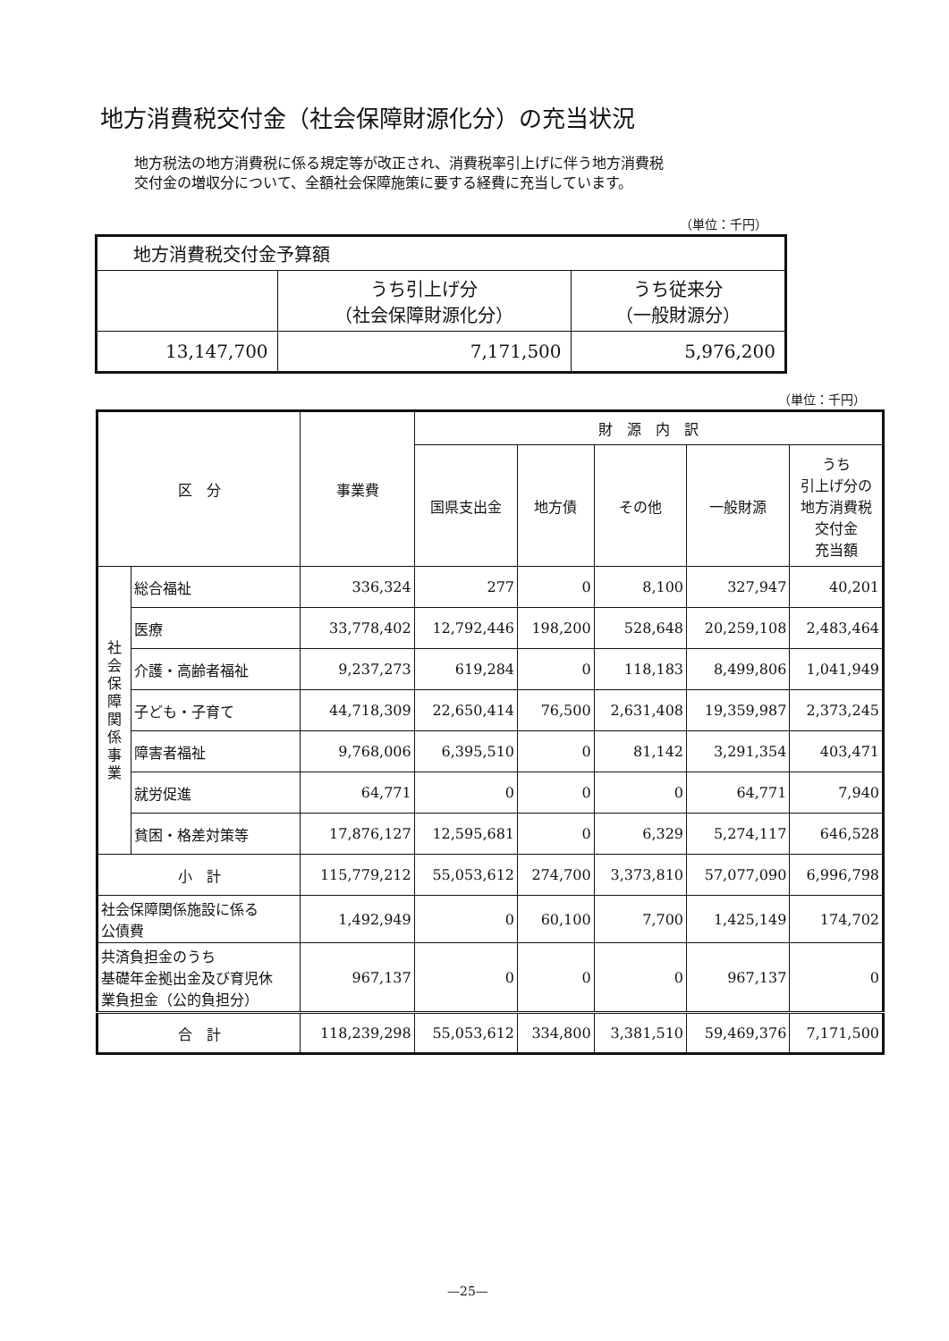地方消費税交付金（社会保障財源化分）の充当状況
地方税法の地方消費税に係る規定等が改正され、消費税率引上げに伴う地方消費税
交付金の増収分について、全額社会保障施策に要する経費に充当しています。
（単位：千円）
| 地方消費税交付金予算額 | | |
| | うち引上げ分 （社会保障財源化分） | うち従来分 （一般財源分） |
| 13,147,700 | 7,171,500 | 5,976,200 |
（単位：千円）
| 区 分 | | 事業費 | 財 源 内 訳 | | | | |
| --- | --- | --- | --- | --- | --- | --- | --- |
| | | | 国県支出金 | 地方債 | その他 | 一般財源 | うち 引上げ分の 地方消費税 交付金 充当額 |
| 社 会 保 障 関 係 事 業 | 総合福祉 | 336,324 | 277 | 0 | 8,100 | 327,947 | 40,201 |
| | 医療 | 33,778,402 | 12,792,446 | 198,200 | 528,648 | 20,259,108 | 2,483,464 |
| | 介護・高齢者福祉 | 9,237,273 | 619,284 | 0 | 118,183 | 8,499,806 | 1,041,949 |
| | 子ども・子育て | 44,718,309 | 22,650,414 | 76,500 | 2,631,408 | 19,359,987 | 2,373,245 |
| | 障害者福祉 | 9,768,006 | 6,395,510 | 0 | 81,142 | 3,291,354 | 403,471 |
| | 就労促進 | 64,771 | 0 | 0 | 0 | 64,771 | 7,940 |
| | 貧困・格差対策等 | 17,876,127 | 12,595,681 | 0 | 6,329 | 5,274,117 | 646,528 |
| 小 計 | | 115,779,212 | 55,053,612 | 274,700 | 3,373,810 | 57,077,090 | 6,996,798 |
| 社会保障関係施設に係る 公債費 | | 1,492,949 | 0 | 60,100 | 7,700 | 1,425,149 | 174,702 |
| 共済負担金のうち 基礎年金拠出金及び育児休 業負担金（公的負担分） | | 967,137 | 0 | 0 | 0 | 967,137 | 0 |
| 合 計 | | 118,239,298 | 55,053,612 | 334,800 | 3,381,510 | 59,469,376 | 7,171,500 |
—25—